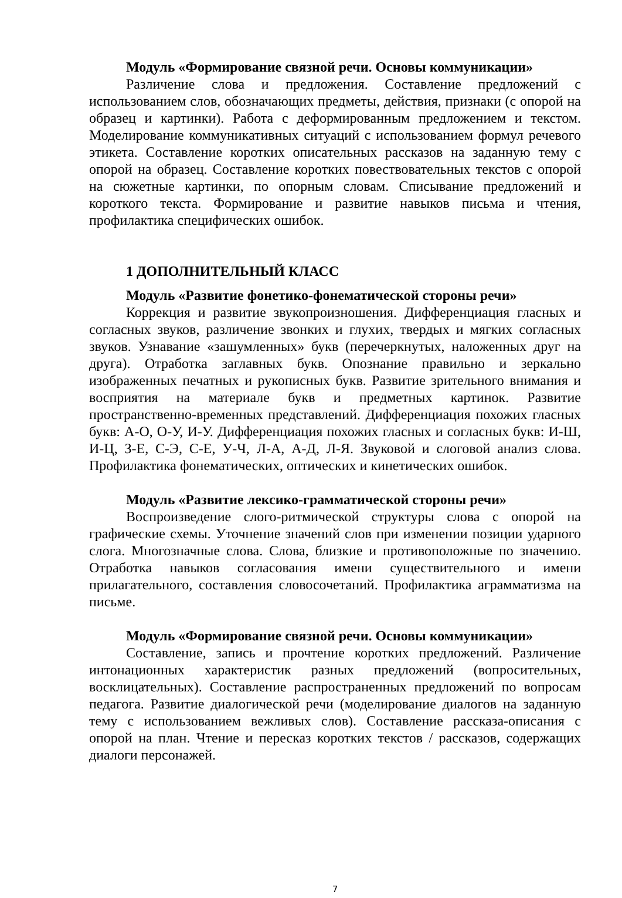Модуль «Формирование связной речи. Основы коммуникации»
Различение слова и предложения. Составление предложений с использованием слов, обозначающих предметы, действия, признаки (с опорой на образец и картинки). Работа с деформированным предложением и текстом. Моделирование коммуникативных ситуаций с использованием формул речевого этикета. Составление коротких описательных рассказов на заданную тему с опорой на образец. Составление коротких повествовательных текстов с опорой на сюжетные картинки, по опорным словам. Списывание предложений и короткого текста. Формирование и развитие навыков письма и чтения, профилактика специфических ошибок.
1 ДОПОЛНИТЕЛЬНЫЙ КЛАСС
Модуль «Развитие фонетико-фонематической стороны речи»
Коррекция и развитие звукопроизношения. Дифференциация гласных и согласных звуков, различение звонких и глухих, твердых и мягких согласных звуков. Узнавание «зашумленных» букв (перечеркнутых, наложенных друг на друга). Отработка заглавных букв. Опознание правильно и зеркально изображенных печатных и рукописных букв. Развитие зрительного внимания и восприятия на материале букв и предметных картинок. Развитие пространственно-временных представлений. Дифференциация похожих гласных букв: А-О, О-У, И-У. Дифференциация похожих гласных и согласных букв: И-Ш, И-Ц, З-Е, С-Э, С-Е, У-Ч, Л-А, А-Д, Л-Я. Звуковой и слоговой анализ слова. Профилактика фонематических, оптических и кинетических ошибок.
Модуль «Развитие лексико-грамматической стороны речи»
Воспроизведение слого-ритмической структуры слова с опорой на графические схемы. Уточнение значений слов при изменении позиции ударного слога. Многозначные слова. Слова, близкие и противоположные по значению. Отработка навыков согласования имени существительного и имени прилагательного, составления словосочетаний. Профилактика аграмматизма на письме.
Модуль «Формирование связной речи. Основы коммуникации»
Составление, запись и прочтение коротких предложений. Различение интонационных характеристик разных предложений (вопросительных, восклицательных). Составление распространенных предложений по вопросам педагога. Развитие диалогической речи (моделирование диалогов на заданную тему с использованием вежливых слов). Составление рассказа-описания с опорой на план. Чтение и пересказ коротких текстов / рассказов, содержащих диалоги персонажей.
7